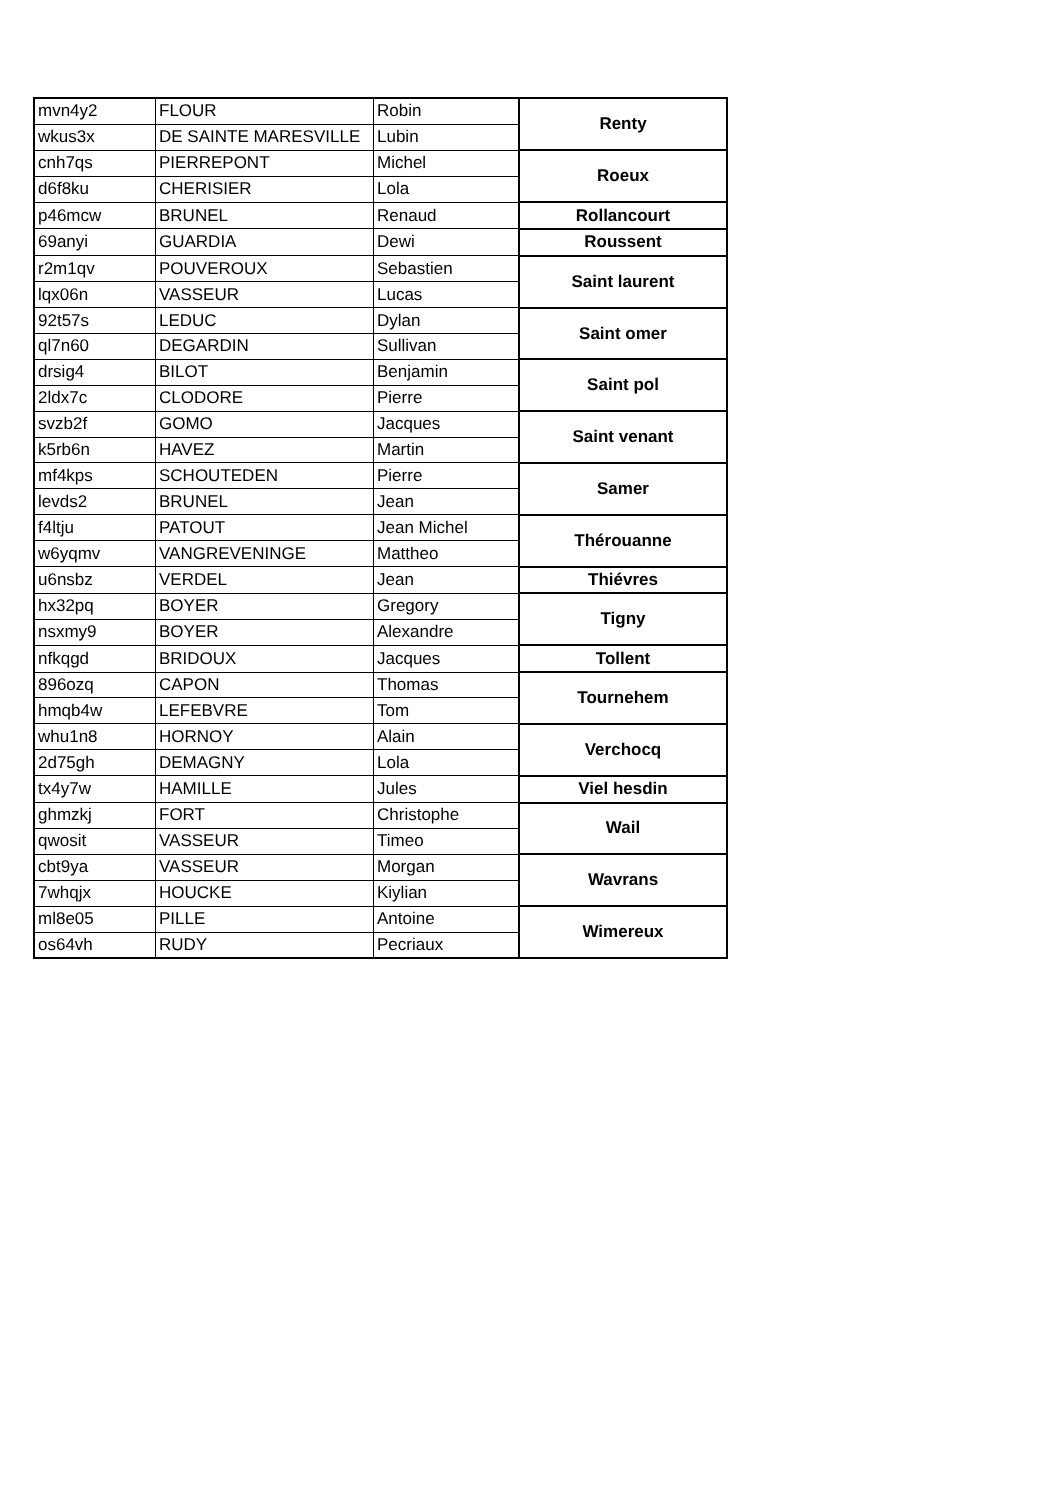| mvn4y2 | FLOUR | Robin | Renty |
| wkus3x | DE SAINTE MARESVILLE | Lubin | |
| cnh7qs | PIERREPONT | Michel | Roeux |
| d6f8ku | CHERISIER | Lola | |
| p46mcw | BRUNEL | Renaud | Rollancourt |
| 69anyi | GUARDIA | Dewi | Roussent |
| r2m1qv | POUVEROUX | Sebastien | Saint laurent |
| lqx06n | VASSEUR | Lucas | |
| 92t57s | LEDUC | Dylan | Saint omer |
| ql7n60 | DEGARDIN | Sullivan | |
| drsig4 | BILOT | Benjamin | Saint pol |
| 2ldx7c | CLODORE | Pierre | |
| svzb2f | GOMO | Jacques | Saint venant |
| k5rb6n | HAVEZ | Martin | |
| mf4kps | SCHOUTEDEN | Pierre | Samer |
| levds2 | BRUNEL | Jean | |
| f4ltju | PATOUT | Jean Michel | Thérouanne |
| w6yqmv | VANGREVENINGE | Mattheo | |
| u6nsbz | VERDEL | Jean | Thiévres |
| hx32pq | BOYER | Gregory | Tigny |
| nsxmy9 | BOYER | Alexandre | |
| nfkqgd | BRIDOUX | Jacques | Tollent |
| 896ozq | CAPON | Thomas | Tournehem |
| hmqb4w | LEFEBVRE | Tom | |
| whu1n8 | HORNOY | Alain | Verchocq |
| 2d75gh | DEMAGNY | Lola | |
| tx4y7w | HAMILLE | Jules | Viel hesdin |
| ghmzkj | FORT | Christophe | Wail |
| qwosit | VASSEUR | Timeo | |
| cbt9ya | VASSEUR | Morgan | Wavrans |
| 7whqjx | HOUCKE | Kiylian | |
| ml8e05 | PILLE | Antoine | Wimereux |
| os64vh | RUDY | Pecriaux | |